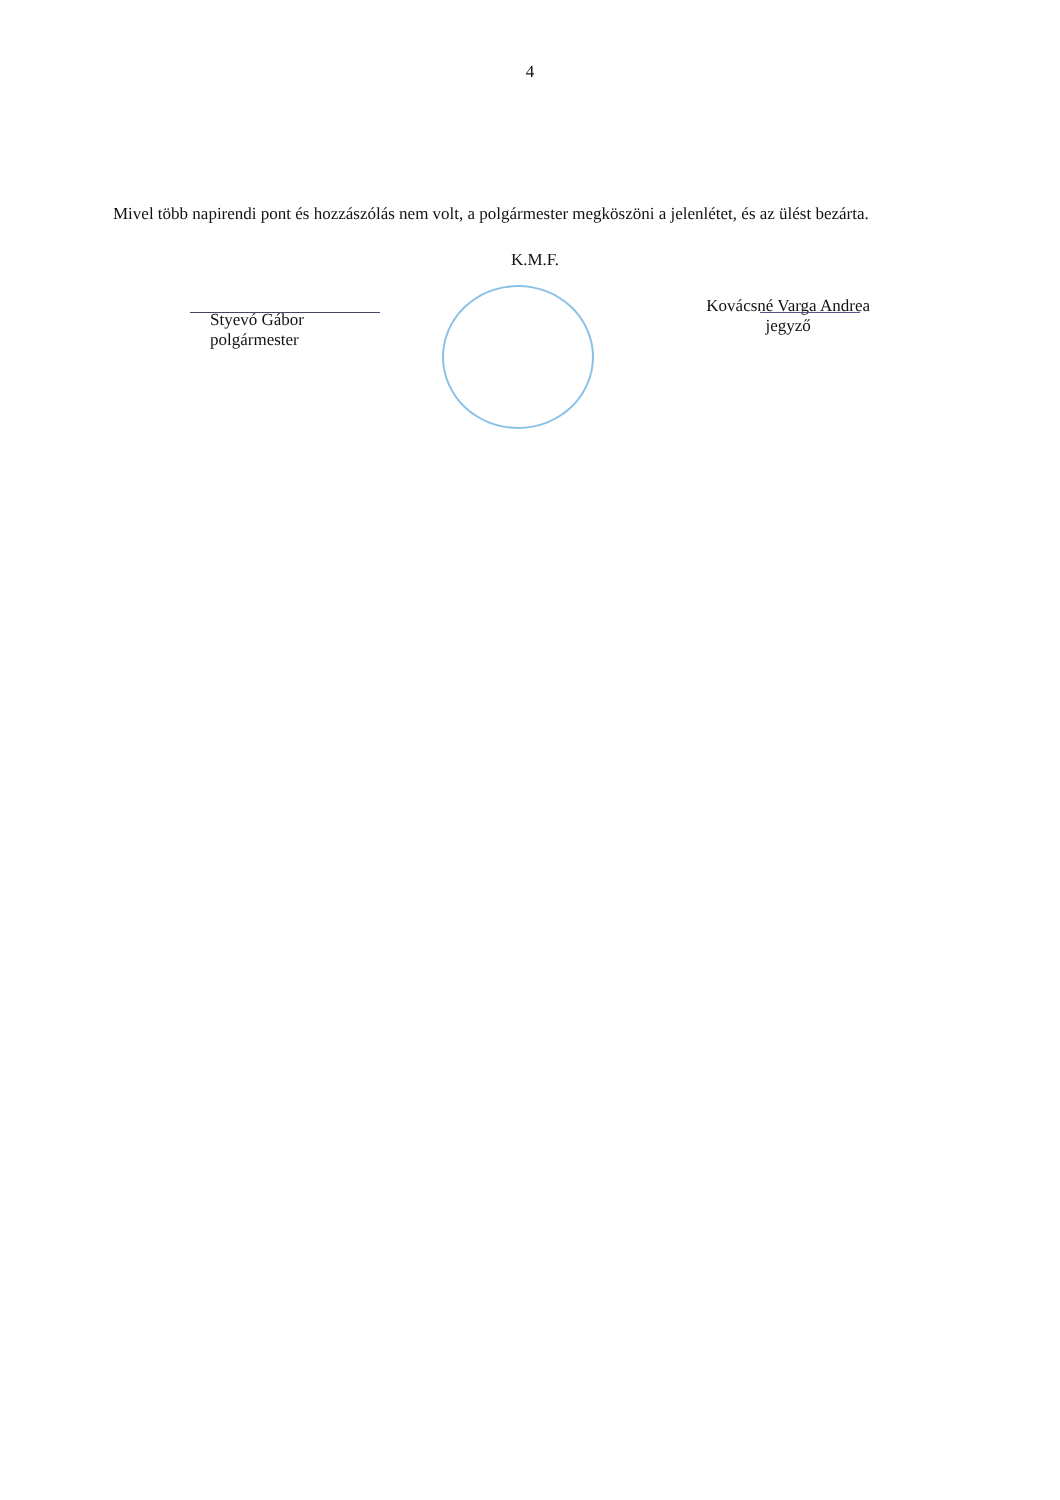4
Mivel több napirendi pont és hozzászólás nem volt, a polgármester megköszöni a jelenlétet, és az ülést bezárta.
K.M.F.
Styevó Gábor
polgármester
Kovácsné Varga Andrea
jegyző